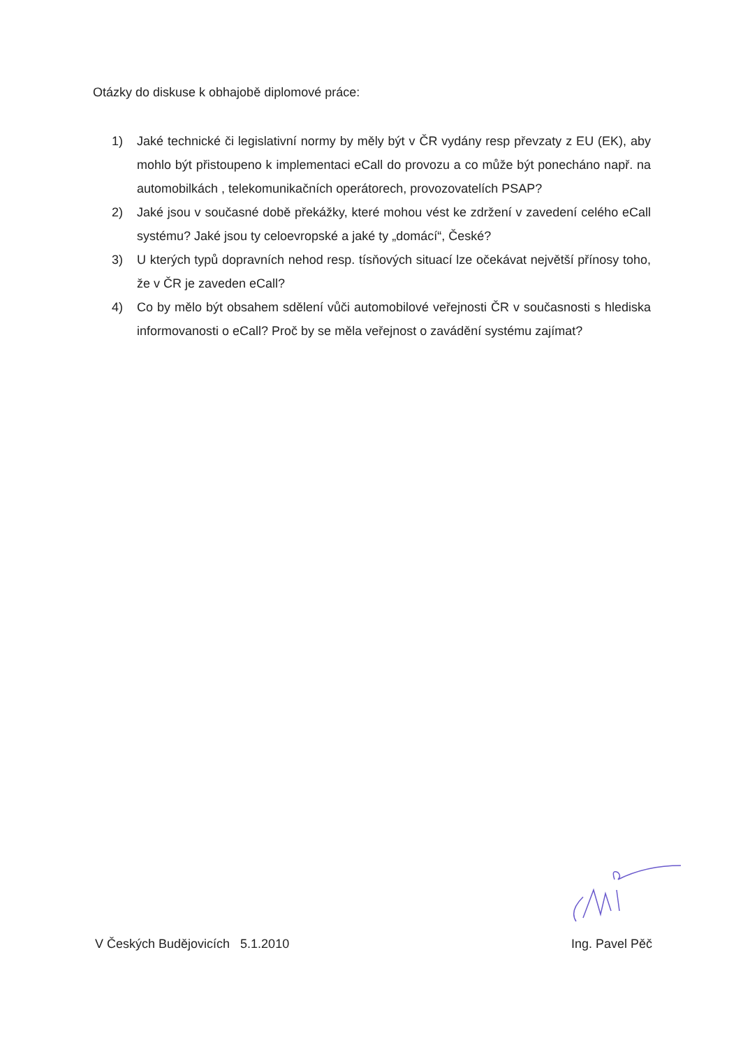Otázky do diskuse k obhajobě diplomové práce:
1) Jaké technické či legislativní normy by měly být v ČR vydány resp převzaty z EU (EK), aby mohlo být přistoupeno k implementaci eCall do provozu a co může být ponecháno např. na automobilkách , telekomunikačních operátorech, provozovatelích PSAP?
2) Jaké jsou v současné době překážky, které mohou vést ke zdržení v zavedení celého eCall systému? Jaké jsou ty celoevropské a jaké ty „domácí“, České?
3) U kterých typů dopravních nehod resp. tísňových situací lze očekávat největší přínosy toho, že v ČR je zaveden eCall?
4) Co by mělo být obsahem sdělení vůči automobilové veřejnosti ČR v současnosti s hlediska informovanosti o eCall? Proč by se měla veřejnost o zavádění systému zajímat?
V Českých Budějovicích 5.1.2010 Ing. Pavel Pěč